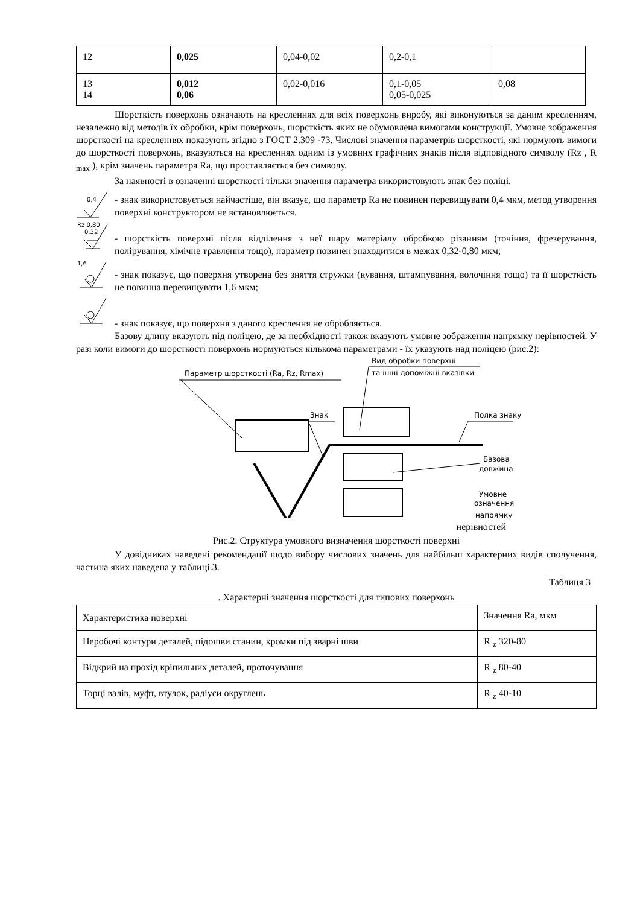| 12 | 0,025 | 0,04-0,02 | 0,2-0,1 | |
| 13 14 | 0,012 0,06 | 0,02-0,016 | 0,1-0,05 0,05-0,025 | 0,08 |
Шорсткість поверхонь означають на кресленнях для всіх поверхонь виробу, які виконуються за даним кресленням, незалежно від методів їх обробки, крім поверхонь, шорсткість яких не обумовлена вимогами конструкції. Умовне зображення шорсткості на кресленнях показують згідно з ГОСТ 2.309 -73. Числові значення параметрів шорсткості, які нормують вимоги до шорсткості поверхонь, вказуються на кресленнях одним із умовних графічних знаків після відповідного символу (Rz , R <sub>max</sub> ), крім значень параметра Ra, що проставляється без символу.
За наявності в означенні шорсткості тільки значення параметра використовують знак без поліці.
0,4
- знак використовується найчастіше, він вказує, що параметр Ra не повинен перевищувати 0,4 мкм, метод утворення поверхні конструктором не встановлюється.
Rz 0,80
0,32
- шорсткість поверхні після відділення з неї шару матеріалу обробкою різанням (точіння, фрезерування, полірування, хімічне травлення тощо), параметр повинен знаходитися в межах 0,32-0,80 мкм;
1,6
- знак показує, що поверхня утворена без зняття стружки (кування, штампування, волочіння тощо) та її шорсткість не повинна перевищувати 1,6 мкм;
- знак показує, що поверхня з даного креслення не обробляється.
Базову длину вказують під поліцею, де за необхідності також вказують умовне зображення напрямку нерівностей. У разі коли вимоги до шорсткості поверхонь нормуються кількома параметрами - їх указують над поліцею (рис.2):
Параметр шорсткості (Ra, Rz, Rmax)
Вид обробки поверхні
та інші допоміжні вказівки
Знак
Полка знаку
Базова
довжина
Умовне
означення
напрямку
нерівностей
Рис.2. Структура умовного визначення шорсткості поверхні
У довідниках наведені рекомендації щодо вибору числових значень для найбільш характерних видів сполучення, частина яких наведена у таблиці.3.
Таблиця 3
. Характерні значення шорсткості для типових поверхонь
| Характеристика поверхні | Значення Ra, мкм |
| --- | --- |
| Неробочі контури деталей, підошви станин, кромки під зварні шви | R <sub>z</sub> 320-80 |
| Відкрий на прохід кріпильних деталей, проточування | R <sub>z</sub> 80-40 |
| Торці валів, муфт, втулок, радіуси округлень | R <sub>z</sub> 40-10 |